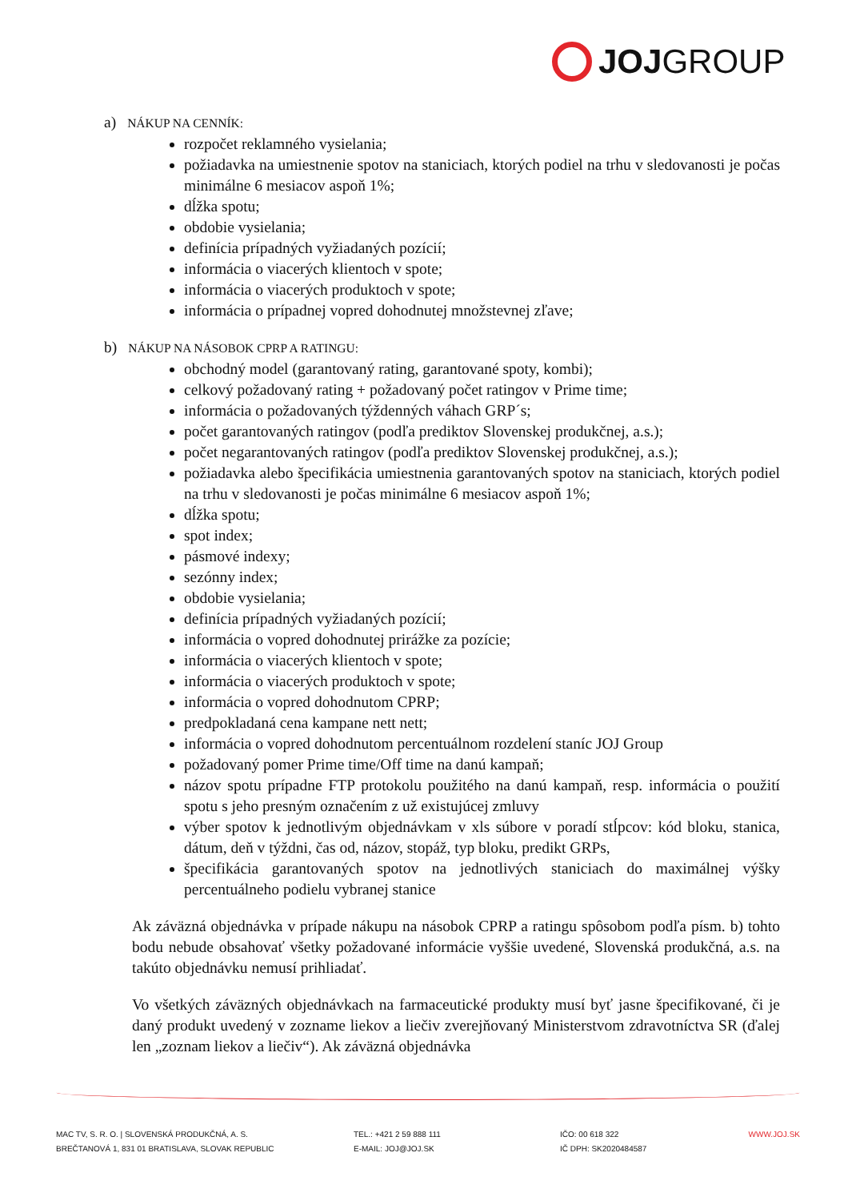JOJ GROUP
a) NÁKUP NA CENNÍK:
rozpočet reklamného vysielania;
požiadavka na umiestnenie spotov na staniciach, ktorých podiel na trhu v sledovanosti je počas minimálne 6 mesiacov aspoň 1%;
dĺžka spotu;
obdobie vysielania;
definícia prípadných vyžiadaných pozícií;
informácia o viacerých klientoch v spote;
informácia o viacerých produktoch v spote;
informácia o prípadnej vopred dohodnutej množstevnej zľave;
b) NÁKUP NA NÁSOBOK CPRP A RATINGU:
obchodný model (garantovaný rating, garantované spoty, kombi);
celkový požadovaný rating + požadovaný počet ratingov v Prime time;
informácia o požadovaných týždenných váhach GRP´s;
počet garantovaných ratingov (podľa prediktov Slovenskej produkčnej, a.s.);
počet negarantovaných ratingov (podľa prediktov Slovenskej produkčnej, a.s.);
požiadavka alebo špecifikácia umiestnenia garantovaných spotov na staniciach, ktorých podiel na trhu v sledovanosti je počas minimálne 6 mesiacov aspoň 1%;
dĺžka spotu;
spot index;
pásmové indexy;
sezónny index;
obdobie vysielania;
definícia prípadných vyžiadaných pozícií;
informácia o vopred dohodnutej prirážke za pozície;
informácia o viacerých klientoch v spote;
informácia o viacerých produktoch v spote;
informácia o vopred dohodnutom CPRP;
predpokladaná cena kampane nett nett;
informácia o vopred dohodnutom percentuálnom rozdelení staníc JOJ Group
požadovaný pomer Prime time/Off time na danú kampaň;
názov spotu prípadne FTP protokolu použitého na danú kampaň, resp. informácia o použití spotu s jeho presným označením z už existujúcej zmluvy
výber spotov k jednotlivým objednávkam v xls súbore v poradí stĺpcov: kód bloku, stanica, dátum, deň v týždni, čas od, názov, stopáž, typ bloku, predikt GRPs,
špecifikácia garantovaných spotov na jednotlivých staniciach do maximálnej výšky percentuálneho podielu vybranej stanice
Ak záväzná objednávka v prípade nákupu na násobok CPRP a ratingu spôsobom podľa písm. b) tohto bodu nebude obsahovať všetky požadované informácie vyššie uvedené, Slovenská produkčná, a.s. na takúto objednávku nemusí prihliadať.
Vo všetkých záväzných objednávkach na farmaceutické produkty musí byť jasne špecifikované, či je daný produkt uvedený v zozname liekov a liečiv zverejňovaný Ministerstvom zdravotníctva SR (ďalej len „zoznam liekov a liečiv“). Ak záväzná objednávka
MAC TV, S. R. O. | SLOVENSKÁ PRODUKČNÁ, A. S.
BREČTANOVÁ 1, 831 01 BRATISLAVA, SLOVAK REPUBLIC
TEL.: +421 2 59 888 111
E-MAIL: JOJ@JOJ.SK
IČO: 00 618 322
IČ DPH: SK2020484587
WWW.JOJ.SK